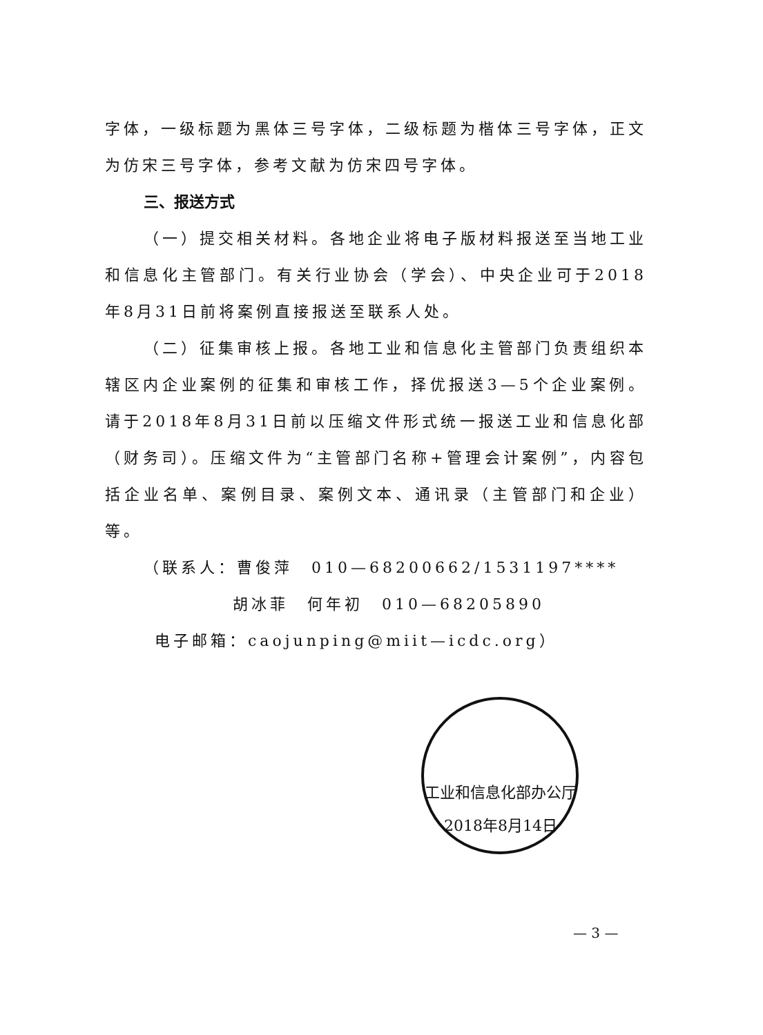字体，一级标题为黑体三号字体，二级标题为楷体三号字体，正文为仿宋三号字体，参考文献为仿宋四号字体。
三、报送方式
（一）提交相关材料。各地企业将电子版材料报送至当地工业和信息化主管部门。有关行业协会（学会）、中央企业可于2018年8月31日前将案例直接报送至联系人处。
（二）征集审核上报。各地工业和信息化主管部门负责组织本辖区内企业案例的征集和审核工作，择优报送3—5个企业案例。请于2018年8月31日前以压缩文件形式统一报送工业和信息化部（财务司）。压缩文件为“主管部门名称+管理会计案例”，内容包括企业名单、案例目录、案例文本、通讯录（主管部门和企业）等。
（联系人：曹俊萍　010—68200662/1531197****
胡冰菲　何年初　010—68205890
电子邮箱：caojunping@miit—icdc.org）
工业和信息化部办公厅
2018年8月14日
— 3 —